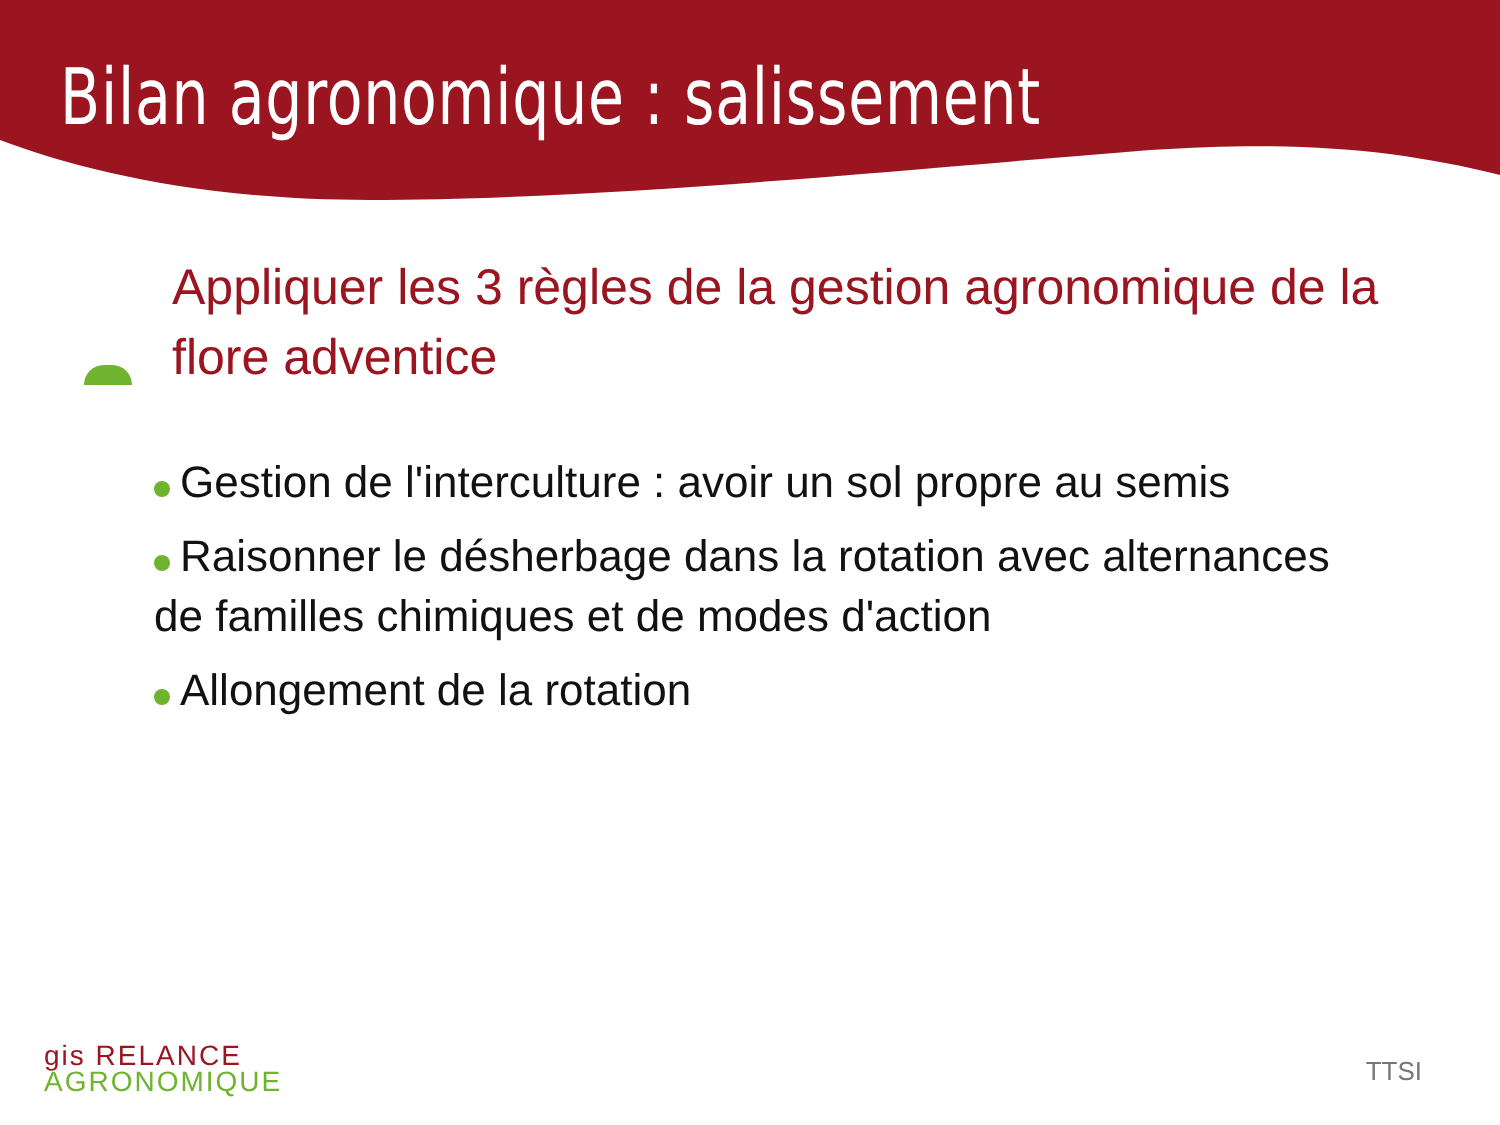Bilan agronomique : salissement
Appliquer les 3 règles de la gestion agronomique de la flore adventice
Gestion de l'interculture : avoir un sol propre au semis
Raisonner le désherbage dans la rotation avec alternances de familles chimiques et de modes d'action
Allongement de la rotation
gis RELANCE
AGRONOMIQUE
TTSI